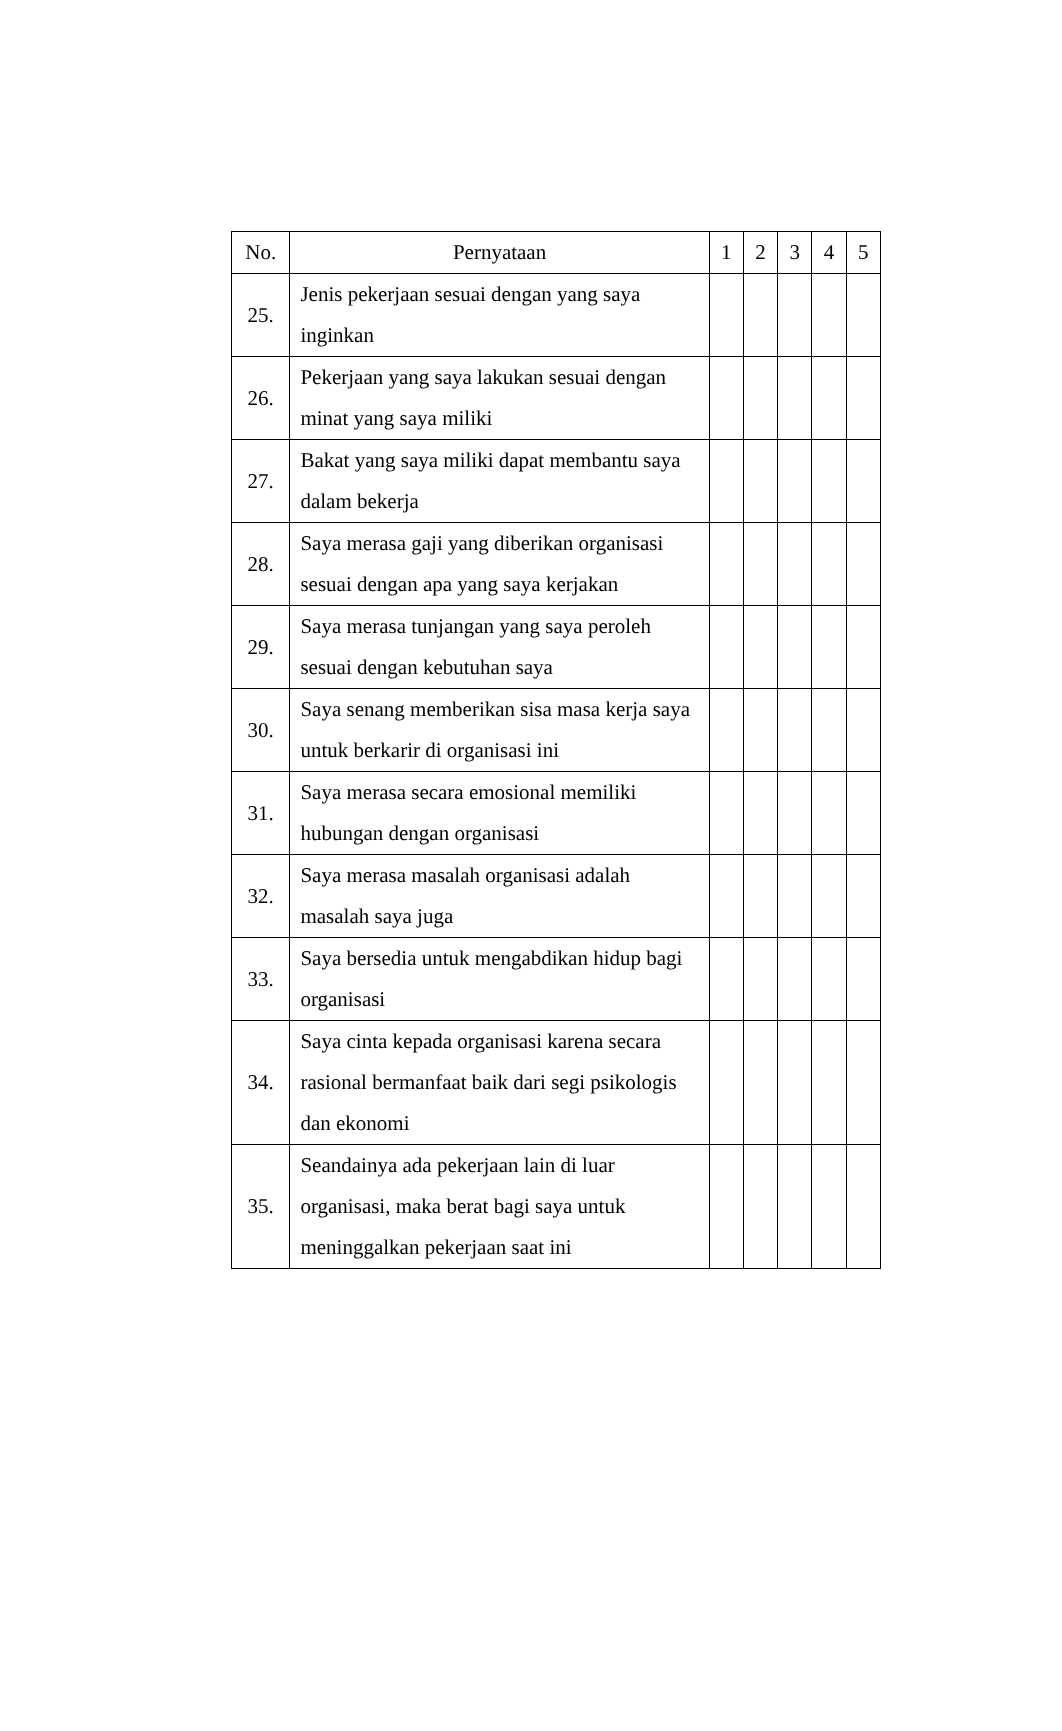| No. | Pernyataan | 1 | 2 | 3 | 4 | 5 |
| --- | --- | --- | --- | --- | --- | --- |
| 25. | Jenis pekerjaan sesuai dengan yang saya inginkan | | | | | |
| 26. | Pekerjaan yang saya lakukan sesuai dengan minat yang saya miliki | | | | | |
| 27. | Bakat yang saya miliki dapat membantu saya dalam bekerja | | | | | |
| 28. | Saya merasa gaji yang diberikan organisasi sesuai dengan apa yang saya kerjakan | | | | | |
| 29. | Saya merasa tunjangan yang saya peroleh sesuai dengan kebutuhan saya | | | | | |
| 30. | Saya senang memberikan sisa masa kerja saya untuk berkarir di organisasi ini | | | | | |
| 31. | Saya merasa secara emosional memiliki hubungan dengan organisasi | | | | | |
| 32. | Saya merasa masalah organisasi adalah masalah saya juga | | | | | |
| 33. | Saya bersedia untuk mengabdikan hidup bagi organisasi | | | | | |
| 34. | Saya cinta kepada organisasi karena secara rasional bermanfaat baik dari segi psikologis dan ekonomi | | | | | |
| 35. | Seandainya ada pekerjaan lain di luar organisasi, maka berat bagi saya untuk meninggalkan pekerjaan saat ini | | | | | |